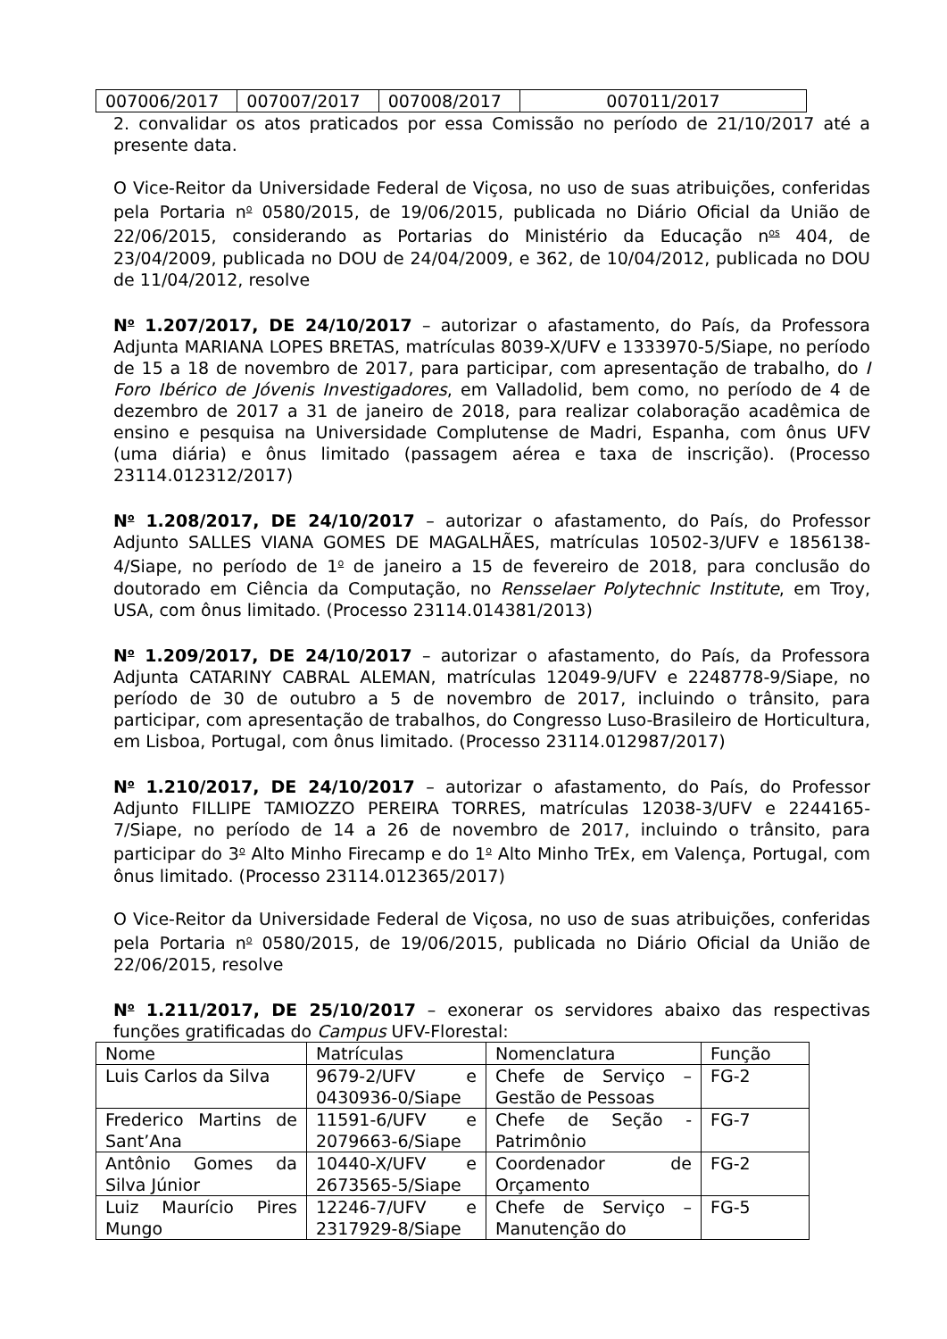| 007006/2017 | 007007/2017 | 007008/2017 | 007011/2017 |
2. convalidar os atos praticados por essa Comissão no período de 21/10/2017 até a presente data.
O Vice-Reitor da Universidade Federal de Viçosa, no uso de suas atribuições, conferidas pela Portaria n<sup>o</sup> 0580/2015, de 19/06/2015, publicada no Diário Oficial da União de 22/06/2015, considerando as Portarias do Ministério da Educação n<sup>os</sup> 404, de 23/04/2009, publicada no DOU de 24/04/2009, e 362, de 10/04/2012, publicada no DOU de 11/04/2012, resolve
N<sup>o</sup> 1.207/2017, DE 24/10/2017 – autorizar o afastamento, do País, da Professora Adjunta MARIANA LOPES BRETAS, matrículas 8039-X/UFV e 1333970-5/Siape, no período de 15 a 18 de novembro de 2017, para participar, com apresentação de trabalho, do I Foro Ibérico de Jóvenis Investigadores, em Valladolid, bem como, no período de 4 de dezembro de 2017 a 31 de janeiro de 2018, para realizar colaboração acadêmica de ensino e pesquisa na Universidade Complutense de Madri, Espanha, com ônus UFV (uma diária) e ônus limitado (passagem aérea e taxa de inscrição). (Processo 23114.012312/2017)
N<sup>o</sup> 1.208/2017, DE 24/10/2017 – autorizar o afastamento, do País, do Professor Adjunto SALLES VIANA GOMES DE MAGALHÃES, matrículas 10502-3/UFV e 1856138-4/Siape, no período de 1<sup>o</sup> de janeiro a 15 de fevereiro de 2018, para conclusão do doutorado em Ciência da Computação, no Rensselaer Polytechnic Institute, em Troy, USA, com ônus limitado. (Processo 23114.014381/2013)
N<sup>o</sup> 1.209/2017, DE 24/10/2017 – autorizar o afastamento, do País, da Professora Adjunta CATARINY CABRAL ALEMAN, matrículas 12049-9/UFV e 2248778-9/Siape, no período de 30 de outubro a 5 de novembro de 2017, incluindo o trânsito, para participar, com apresentação de trabalhos, do Congresso Luso-Brasileiro de Horticultura, em Lisboa, Portugal, com ônus limitado. (Processo 23114.012987/2017)
N<sup>o</sup> 1.210/2017, DE 24/10/2017 – autorizar o afastamento, do País, do Professor Adjunto FILLIPE TAMIOZZO PEREIRA TORRES, matrículas 12038-3/UFV e 2244165-7/Siape, no período de 14 a 26 de novembro de 2017, incluindo o trânsito, para participar do 3<sup>o</sup> Alto Minho Firecamp e do 1<sup>o</sup> Alto Minho TrEx, em Valença, Portugal, com ônus limitado. (Processo 23114.012365/2017)
O Vice-Reitor da Universidade Federal de Viçosa, no uso de suas atribuições, conferidas pela Portaria n<sup>o</sup> 0580/2015, de 19/06/2015, publicada no Diário Oficial da União de 22/06/2015, resolve
N<sup>o</sup> 1.211/2017, DE 25/10/2017 – exonerar os servidores abaixo das respectivas funções gratificadas do Campus UFV-Florestal:
| Nome | Matrículas | Nomenclatura | Função |
| --- | --- | --- | --- |
| Luis Carlos da Silva | 9679-2/UFV e 0430936-0/Siape | Chefe de Serviço – Gestão de Pessoas | FG-2 |
| Frederico Martins de Sant’Ana | 11591-6/UFV e 2079663-6/Siape | Chefe de Seção - Patrimônio | FG-7 |
| Antônio Gomes da Silva Júnior | 10440-X/UFV e 2673565-5/Siape | Coordenador de Orçamento | FG-2 |
| Luiz Maurício Pires Mungo | 12246-7/UFV e 2317929-8/Siape | Chefe de Serviço – Manutenção do | FG-5 |